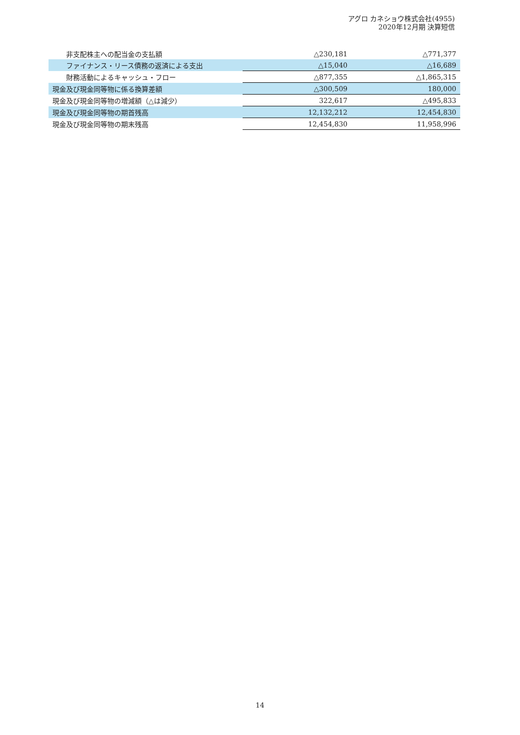アグロ カネショウ株式会社(4955)
2020年12月期 決算短信
| 非支配株主への配当金の支払額 | △230,181 | △771,377 |
| ファイナンス・リース債務の返済による支出 | △15,040 | △16,689 |
| 財務活動によるキャッシュ・フロー | △877,355 | △1,865,315 |
| 現金及び現金同等物に係る換算差額 | △300,509 | 180,000 |
| 現金及び現金同等物の増減額（△は減少） | 322,617 | △495,833 |
| 現金及び現金同等物の期首残高 | 12,132,212 | 12,454,830 |
| 現金及び現金同等物の期末残高 | 12,454,830 | 11,958,996 |
14